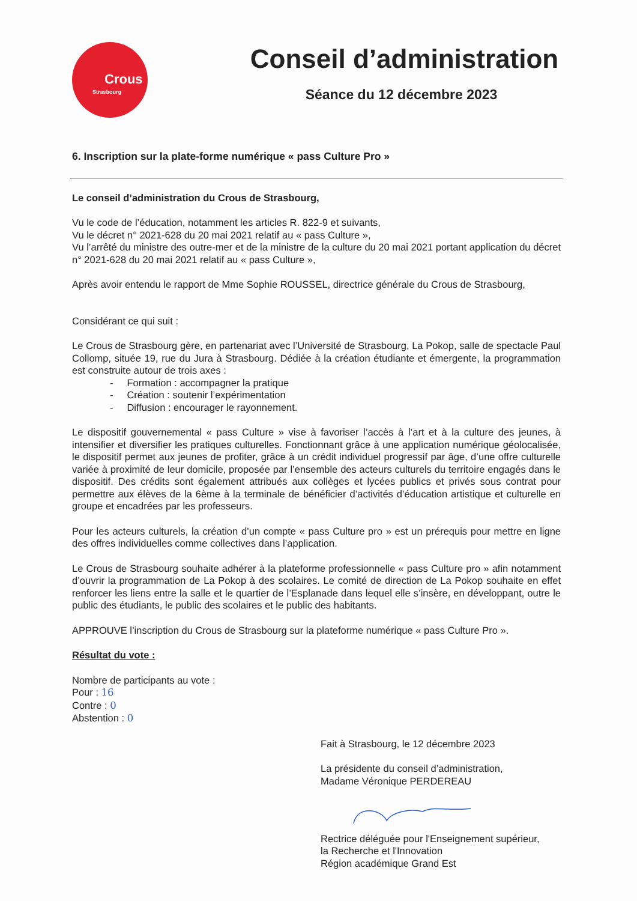Crous
Strasbourg
Conseil d’administration
Séance du 12 décembre 2023
6. Inscription sur la plate-forme numérique « pass Culture Pro »
Le conseil d’administration du Crous de Strasbourg,
Vu le code de l’éducation, notamment les articles R. 822-9 et suivants,
Vu le décret n° 2021-628 du 20 mai 2021 relatif au « pass Culture »,
Vu l’arrêté du ministre des outre-mer et de la ministre de la culture du 20 mai 2021 portant application du décret n° 2021-628 du 20 mai 2021 relatif au « pass Culture »,
Après avoir entendu le rapport de Mme Sophie ROUSSEL, directrice générale du Crous de Strasbourg,
Considérant ce qui suit :
Le Crous de Strasbourg gère, en partenariat avec l’Université de Strasbourg, La Pokop, salle de spectacle Paul Collomp, située 19, rue du Jura à Strasbourg. Dédiée à la création étudiante et émergente, la programmation est construite autour de trois axes :
- Formation : accompagner la pratique
- Création : soutenir l’expérimentation
- Diffusion : encourager le rayonnement.
Le dispositif gouvernemental « pass Culture » vise à favoriser l’accès à l’art et à la culture des jeunes, à intensifier et diversifier les pratiques culturelles. Fonctionnant grâce à une application numérique géolocalisée, le dispositif permet aux jeunes de profiter, grâce à un crédit individuel progressif par âge, d’une offre culturelle variée à proximité de leur domicile, proposée par l’ensemble des acteurs culturels du territoire engagés dans le dispositif. Des crédits sont également attribués aux collèges et lycées publics et privés sous contrat pour permettre aux élèves de la 6ème à la terminale de bénéficier d’activités d’éducation artistique et culturelle en groupe et encadrées par les professeurs.
Pour les acteurs culturels, la création d’un compte « pass Culture pro » est un prérequis pour mettre en ligne des offres individuelles comme collectives dans l’application.
Le Crous de Strasbourg souhaite adhérer à la plateforme professionnelle « pass Culture pro » afin notamment d’ouvrir la programmation de La Pokop à des scolaires. Le comité de direction de La Pokop souhaite en effet renforcer les liens entre la salle et le quartier de l’Esplanade dans lequel elle s’insère, en développant, outre le public des étudiants, le public des scolaires et le public des habitants.
APPROUVE l’inscription du Crous de Strasbourg sur la plateforme numérique « pass Culture Pro ».
Résultat du vote :
Nombre de participants au vote :
Pour : 16
Contre : 0
Abstention : 0
Fait à Strasbourg, le 12 décembre 2023
La présidente du conseil d’administration,
Madame Véronique PERDEREAU
Rectrice déléguée pour l'Enseignement supérieur,
la Recherche et l'Innovation
Région académique Grand Est